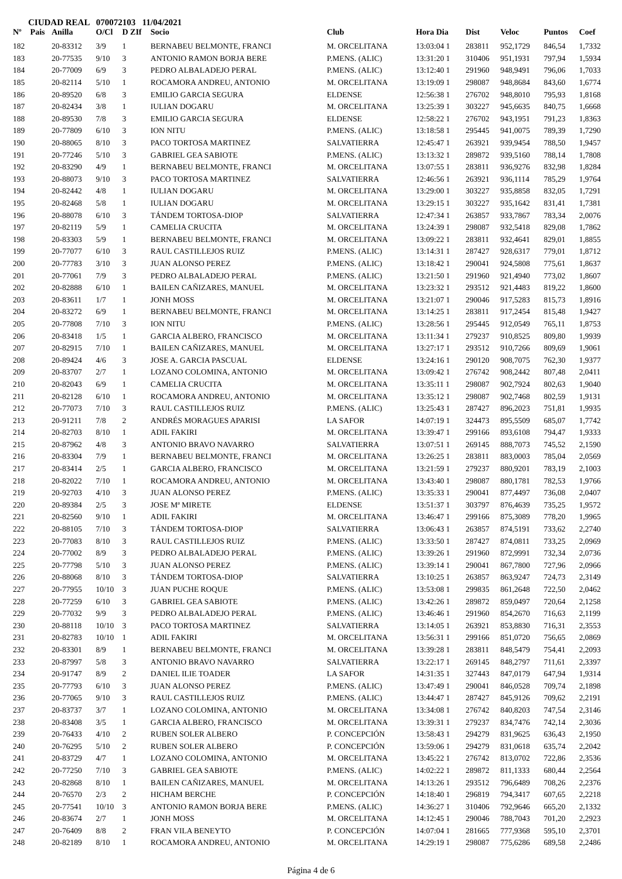CIUDAD REAL 070072103 11/04/2021
| Nº | Pais | Anilla | O/Cl | D ZIf | Socio | Club | Hora Dia | Dist | Veloc | Puntos | Coef |
| --- | --- | --- | --- | --- | --- | --- | --- | --- | --- | --- | --- |
| 182 | | 20-83312 | 3/9 | 1 | BERNABEU BELMONTE, FRANCI | M. ORCELITANA | 13:03:04 1 | 283811 | 952,1729 | 846,54 | 1,7332 |
| 183 | | 20-77535 | 9/10 | 3 | ANTONIO RAMON BORJA BERE | P.MENS. (ALIC) | 13:31:20 1 | 310406 | 951,1931 | 797,94 | 1,5934 |
| 184 | | 20-77009 | 6/9 | 3 | PEDRO ALBALADEJO PERAL | P.MENS. (ALIC) | 13:12:40 1 | 291960 | 948,9491 | 796,06 | 1,7033 |
| 185 | | 20-82114 | 5/10 | 1 | ROCAMORA ANDREU, ANTONIO | M. ORCELITANA | 13:19:09 1 | 298087 | 948,8684 | 843,60 | 1,6774 |
| 186 | | 20-89520 | 6/8 | 3 | EMILIO GARCIA SEGURA | ELDENSE | 12:56:38 1 | 276702 | 948,8010 | 795,93 | 1,8168 |
| 187 | | 20-82434 | 3/8 | 1 | IULIAN DOGARU | M. ORCELITANA | 13:25:39 1 | 303227 | 945,6635 | 840,75 | 1,6668 |
| 188 | | 20-89530 | 7/8 | 3 | EMILIO GARCIA SEGURA | ELDENSE | 12:58:22 1 | 276702 | 943,1951 | 791,23 | 1,8363 |
| 189 | | 20-77809 | 6/10 | 3 | ION NITU | P.MENS. (ALIC) | 13:18:58 1 | 295445 | 941,0075 | 789,39 | 1,7290 |
| 190 | | 20-88065 | 8/10 | 3 | PACO TORTOSA MARTINEZ | SALVATIERRA | 12:45:47 1 | 263921 | 939,9454 | 788,50 | 1,9457 |
| 191 | | 20-77246 | 5/10 | 3 | GABRIEL GEA SABIOTE | P.MENS. (ALIC) | 13:13:32 1 | 289872 | 939,5160 | 788,14 | 1,7808 |
| 192 | | 20-83290 | 4/9 | 1 | BERNABEU BELMONTE, FRANCI | M. ORCELITANA | 13:07:55 1 | 283811 | 936,9276 | 832,98 | 1,8284 |
| 193 | | 20-88073 | 9/10 | 3 | PACO TORTOSA MARTINEZ | SALVATIERRA | 12:46:56 1 | 263921 | 936,1114 | 785,29 | 1,9764 |
| 194 | | 20-82442 | 4/8 | 1 | IULIAN DOGARU | M. ORCELITANA | 13:29:00 1 | 303227 | 935,8858 | 832,05 | 1,7291 |
| 195 | | 20-82468 | 5/8 | 1 | IULIAN DOGARU | M. ORCELITANA | 13:29:15 1 | 303227 | 935,1642 | 831,41 | 1,7381 |
| 196 | | 20-88078 | 6/10 | 3 | TÁNDEM TORTOSA-DIOP | SALVATIERRA | 12:47:34 1 | 263857 | 933,7867 | 783,34 | 2,0076 |
| 197 | | 20-82119 | 5/9 | 1 | CAMELIA CRUCITA | M. ORCELITANA | 13:24:39 1 | 298087 | 932,5418 | 829,08 | 1,7862 |
| 198 | | 20-83303 | 5/9 | 1 | BERNABEU BELMONTE, FRANCI | M. ORCELITANA | 13:09:22 1 | 283811 | 932,4641 | 829,01 | 1,8855 |
| 199 | | 20-77077 | 6/10 | 3 | RAUL CASTILLEJOS RUIZ | P.MENS. (ALIC) | 13:14:31 1 | 287427 | 928,6317 | 779,01 | 1,8712 |
| 200 | | 20-77783 | 3/10 | 3 | JUAN ALONSO PEREZ | P.MENS. (ALIC) | 13:18:42 1 | 290041 | 924,5808 | 775,61 | 1,8637 |
| 201 | | 20-77061 | 7/9 | 3 | PEDRO ALBALADEJO PERAL | P.MENS. (ALIC) | 13:21:50 1 | 291960 | 921,4940 | 773,02 | 1,8607 |
| 202 | | 20-82888 | 6/10 | 1 | BAILEN CAÑIZARES, MANUEL | M. ORCELITANA | 13:23:32 1 | 293512 | 921,4483 | 819,22 | 1,8600 |
| 203 | | 20-83611 | 1/7 | 1 | JONH MOSS | M. ORCELITANA | 13:21:07 1 | 290046 | 917,5283 | 815,73 | 1,8916 |
| 204 | | 20-83272 | 6/9 | 1 | BERNABEU BELMONTE, FRANCI | M. ORCELITANA | 13:14:25 1 | 283811 | 917,2454 | 815,48 | 1,9427 |
| 205 | | 20-77808 | 7/10 | 3 | ION NITU | P.MENS. (ALIC) | 13:28:56 1 | 295445 | 912,0549 | 765,11 | 1,8753 |
| 206 | | 20-83418 | 1/5 | 1 | GARCIA ALBERO, FRANCISCO | M. ORCELITANA | 13:11:34 1 | 279237 | 910,8525 | 809,80 | 1,9939 |
| 207 | | 20-82915 | 7/10 | 1 | BAILEN CAÑIZARES, MANUEL | M. ORCELITANA | 13:27:17 1 | 293512 | 910,7266 | 809,69 | 1,9061 |
| 208 | | 20-89424 | 4/6 | 3 | JOSE A. GARCIA PASCUAL | ELDENSE | 13:24:16 1 | 290120 | 908,7075 | 762,30 | 1,9377 |
| 209 | | 20-83707 | 2/7 | 1 | LOZANO COLOMINA, ANTONIO | M. ORCELITANA | 13:09:42 1 | 276742 | 908,2442 | 807,48 | 2,0411 |
| 210 | | 20-82043 | 6/9 | 1 | CAMELIA CRUCITA | M. ORCELITANA | 13:35:11 1 | 298087 | 902,7924 | 802,63 | 1,9040 |
| 211 | | 20-82128 | 6/10 | 1 | ROCAMORA ANDREU, ANTONIO | M. ORCELITANA | 13:35:12 1 | 298087 | 902,7468 | 802,59 | 1,9131 |
| 212 | | 20-77073 | 7/10 | 3 | RAUL CASTILLEJOS RUIZ | P.MENS. (ALIC) | 13:25:43 1 | 287427 | 896,2023 | 751,81 | 1,9935 |
| 213 | | 20-91211 | 7/8 | 2 | ANDRÉS MORAGUES APARISI | LA SAFOR | 14:07:19 1 | 324473 | 895,5509 | 685,07 | 1,7742 |
| 214 | | 20-82703 | 8/10 | 1 | ADIL FAKIRI | M. ORCELITANA | 13:39:47 1 | 299166 | 893,6108 | 794,47 | 1,9333 |
| 215 | | 20-87962 | 4/8 | 3 | ANTONIO BRAVO NAVARRO | SALVATIERRA | 13:07:51 1 | 269145 | 888,7073 | 745,52 | 2,1590 |
| 216 | | 20-83304 | 7/9 | 1 | BERNABEU BELMONTE, FRANCI | M. ORCELITANA | 13:26:25 1 | 283811 | 883,0003 | 785,04 | 2,0569 |
| 217 | | 20-83414 | 2/5 | 1 | GARCIA ALBERO, FRANCISCO | M. ORCELITANA | 13:21:59 1 | 279237 | 880,9201 | 783,19 | 2,1003 |
| 218 | | 20-82022 | 7/10 | 1 | ROCAMORA ANDREU, ANTONIO | M. ORCELITANA | 13:43:40 1 | 298087 | 880,1781 | 782,53 | 1,9766 |
| 219 | | 20-92703 | 4/10 | 3 | JUAN ALONSO PEREZ | P.MENS. (ALIC) | 13:35:33 1 | 290041 | 877,4497 | 736,08 | 2,0407 |
| 220 | | 20-89384 | 2/5 | 3 | JOSE Mª MIRETE | ELDENSE | 13:51:37 1 | 303797 | 876,4639 | 735,25 | 1,9572 |
| 221 | | 20-82560 | 9/10 | 1 | ADIL FAKIRI | M. ORCELITANA | 13:46:47 1 | 299166 | 875,3089 | 778,20 | 1,9965 |
| 222 | | 20-88105 | 7/10 | 3 | TÁNDEM TORTOSA-DIOP | SALVATIERRA | 13:06:43 1 | 263857 | 874,5191 | 733,62 | 2,2740 |
| 223 | | 20-77083 | 8/10 | 3 | RAUL CASTILLEJOS RUIZ | P.MENS. (ALIC) | 13:33:50 1 | 287427 | 874,0811 | 733,25 | 2,0969 |
| 224 | | 20-77002 | 8/9 | 3 | PEDRO ALBALADEJO PERAL | P.MENS. (ALIC) | 13:39:26 1 | 291960 | 872,9991 | 732,34 | 2,0736 |
| 225 | | 20-77798 | 5/10 | 3 | JUAN ALONSO PEREZ | P.MENS. (ALIC) | 13:39:14 1 | 290041 | 867,7800 | 727,96 | 2,0966 |
| 226 | | 20-88068 | 8/10 | 3 | TÁNDEM TORTOSA-DIOP | SALVATIERRA | 13:10:25 1 | 263857 | 863,9247 | 724,73 | 2,3149 |
| 227 | | 20-77955 | 10/10 | 3 | JUAN PUCHE ROQUE | P.MENS. (ALIC) | 13:53:08 1 | 299835 | 861,2648 | 722,50 | 2,0462 |
| 228 | | 20-77259 | 6/10 | 3 | GABRIEL GEA SABIOTE | P.MENS. (ALIC) | 13:42:26 1 | 289872 | 859,0497 | 720,64 | 2,1258 |
| 229 | | 20-77032 | 9/9 | 3 | PEDRO ALBALADEJO PERAL | P.MENS. (ALIC) | 13:46:46 1 | 291960 | 854,2670 | 716,63 | 2,1199 |
| 230 | | 20-88118 | 10/10 | 3 | PACO TORTOSA MARTINEZ | SALVATIERRA | 13:14:05 1 | 263921 | 853,8830 | 716,31 | 2,3553 |
| 231 | | 20-82783 | 10/10 | 1 | ADIL FAKIRI | M. ORCELITANA | 13:56:31 1 | 299166 | 851,0720 | 756,65 | 2,0869 |
| 232 | | 20-83301 | 8/9 | 1 | BERNABEU BELMONTE, FRANCI | M. ORCELITANA | 13:39:28 1 | 283811 | 848,5479 | 754,41 | 2,2093 |
| 233 | | 20-87997 | 5/8 | 3 | ANTONIO BRAVO NAVARRO | SALVATIERRA | 13:22:17 1 | 269145 | 848,2797 | 711,61 | 2,3397 |
| 234 | | 20-91747 | 8/9 | 2 | DANIEL ILIE TOADER | LA SAFOR | 14:31:35 1 | 327443 | 847,0179 | 647,94 | 1,9314 |
| 235 | | 20-77793 | 6/10 | 3 | JUAN ALONSO PEREZ | P.MENS. (ALIC) | 13:47:49 1 | 290041 | 846,0528 | 709,74 | 2,1898 |
| 236 | | 20-77065 | 9/10 | 3 | RAUL CASTILLEJOS RUIZ | P.MENS. (ALIC) | 13:44:47 1 | 287427 | 845,9126 | 709,62 | 2,2191 |
| 237 | | 20-83737 | 3/7 | 1 | LOZANO COLOMINA, ANTONIO | M. ORCELITANA | 13:34:08 1 | 276742 | 840,8203 | 747,54 | 2,3146 |
| 238 | | 20-83408 | 3/5 | 1 | GARCIA ALBERO, FRANCISCO | M. ORCELITANA | 13:39:31 1 | 279237 | 834,7476 | 742,14 | 2,3036 |
| 239 | | 20-76433 | 4/10 | 2 | RUBEN SOLER ALBERO | P. CONCEPCIÓN | 13:58:43 1 | 294279 | 831,9625 | 636,43 | 2,1950 |
| 240 | | 20-76295 | 5/10 | 2 | RUBEN SOLER ALBERO | P. CONCEPCIÓN | 13:59:06 1 | 294279 | 831,0618 | 635,74 | 2,2042 |
| 241 | | 20-83729 | 4/7 | 1 | LOZANO COLOMINA, ANTONIO | M. ORCELITANA | 13:45:22 1 | 276742 | 813,0702 | 722,86 | 2,3536 |
| 242 | | 20-77250 | 7/10 | 3 | GABRIEL GEA SABIOTE | P.MENS. (ALIC) | 14:02:22 1 | 289872 | 811,1333 | 680,44 | 2,2564 |
| 243 | | 20-82868 | 8/10 | 1 | BAILEN CAÑIZARES, MANUEL | M. ORCELITANA | 14:13:26 1 | 293512 | 796,6489 | 708,26 | 2,2376 |
| 244 | | 20-76570 | 2/3 | 2 | HICHAM BERCHE | P. CONCEPCIÓN | 14:18:40 1 | 296819 | 794,3417 | 607,65 | 2,2218 |
| 245 | | 20-77541 | 10/10 | 3 | ANTONIO RAMON BORJA BERE | P.MENS. (ALIC) | 14:36:27 1 | 310406 | 792,9646 | 665,20 | 2,1332 |
| 246 | | 20-83674 | 2/7 | 1 | JONH MOSS | M. ORCELITANA | 14:12:45 1 | 290046 | 788,7043 | 701,20 | 2,2923 |
| 247 | | 20-76409 | 8/8 | 2 | FRAN VILA BENEYTO | P. CONCEPCIÓN | 14:07:04 1 | 281665 | 777,9368 | 595,10 | 2,3701 |
| 248 | | 20-82189 | 8/10 | 1 | ROCAMORA ANDREU, ANTONIO | M. ORCELITANA | 14:29:19 1 | 298087 | 775,6286 | 689,58 | 2,2486 |
Página 4 de 6